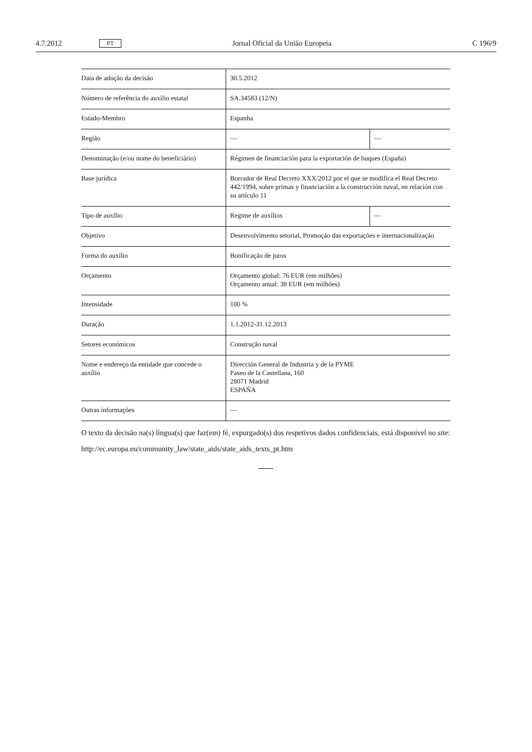4.7.2012 PT Jornal Oficial da União Europeia C 196/9
| Data de adoção da decisão | 30.5.2012 | |
| Número de referência do auxílio estatal | SA.34583 (12/N) | |
| Estado-Membro | Espanha | |
| Região | — | — |
| Denominação (e/ou nome do beneficiário) | Régimen de financiación para la exportación de buques (España) | |
| Base jurídica | Borrador de Real Decreto XXX/2012 por el que se modifica el Real Decreto 442/1994, sobre primas y financiación a la construcción naval, en relación con su artículo 11 | |
| Tipo de auxílio | Regime de auxílios | — |
| Objetivo | Desenvolvimento setorial, Promoção das exportações e internacionalização | |
| Forma do auxílio | Bonificação de juros | |
| Orçamento | Orçamento global: 76 EUR (em milhões) Orçamento anual: 38 EUR (em milhões) | |
| Intensidade | 100 % | |
| Duração | 1.1.2012-31.12.2013 | |
| Setores económicos | Construção naval | |
| Nome e endereço da entidade que concede o auxílio | Dirección General de Industria y de la PYME Paseo de la Castellana, 160 28071 Madrid ESPAÑA | |
| Outras informações | — | |
O texto da decisão na(s) língua(s) que faz(em) fé, expurgado(s) dos respetivos dados confidenciais, está disponível no site:
http://ec.europa.eu/community_law/state_aids/state_aids_texts_pt.htm